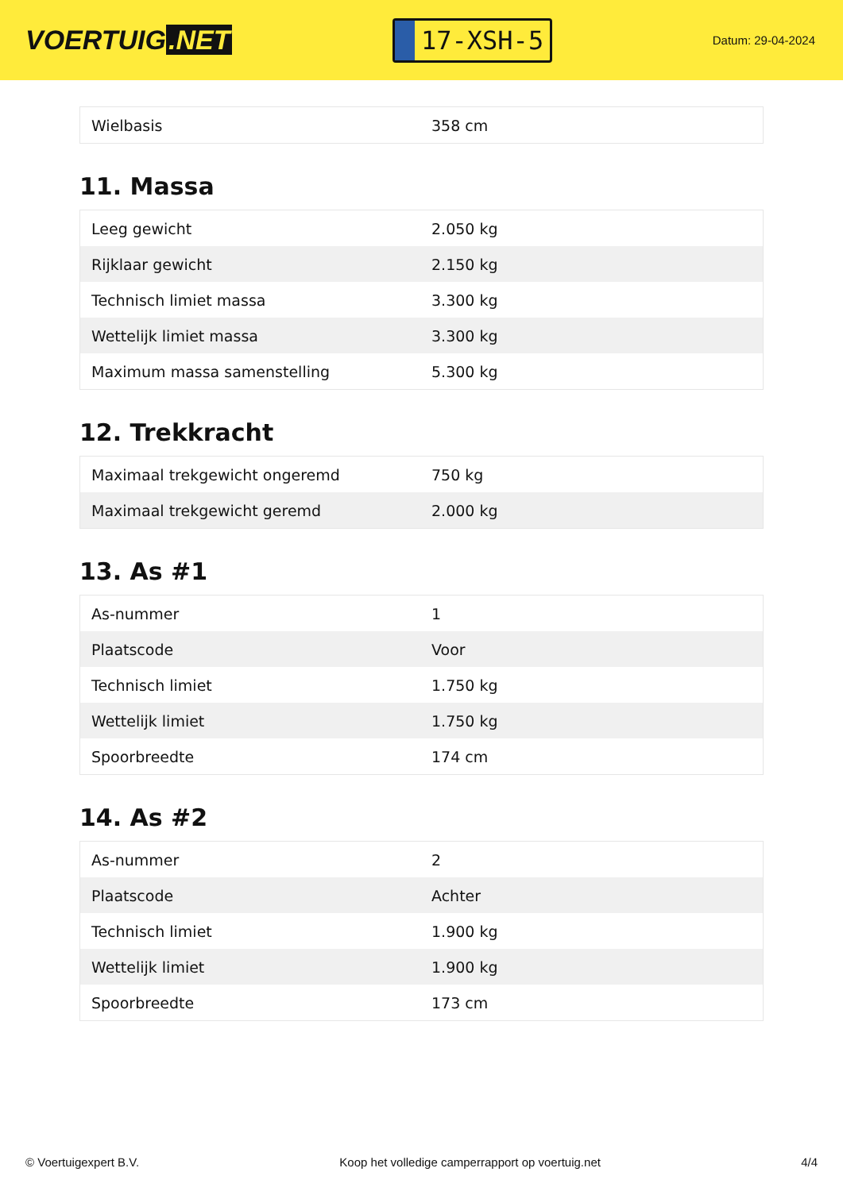VOERTUIG.NET
17-XSH-5
Datum: 29-04-2024
| Wielbasis | 358 cm |
11. Massa
| Leeg gewicht | 2.050 kg |
| Rijklaar gewicht | 2.150 kg |
| Technisch limiet massa | 3.300 kg |
| Wettelijk limiet massa | 3.300 kg |
| Maximum massa samenstelling | 5.300 kg |
12. Trekkracht
| Maximaal trekgewicht ongeremd | 750 kg |
| Maximaal trekgewicht geremd | 2.000 kg |
13. As #1
| As-nummer | 1 |
| Plaatscode | Voor |
| Technisch limiet | 1.750 kg |
| Wettelijk limiet | 1.750 kg |
| Spoorbreedte | 174 cm |
14. As #2
| As-nummer | 2 |
| Plaatscode | Achter |
| Technisch limiet | 1.900 kg |
| Wettelijk limiet | 1.900 kg |
| Spoorbreedte | 173 cm |
© Voertuigexpert B.V. Koop het volledige camperrapport op voertuig.net 4/4